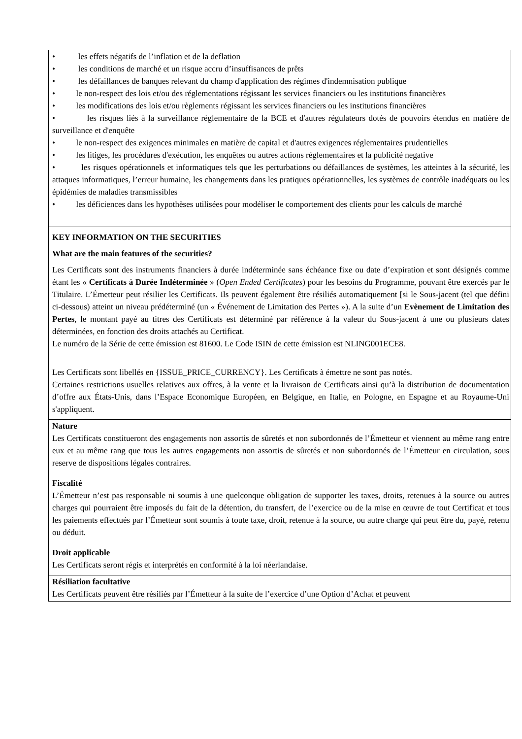| • les effets négatifs de l’inflation et de la deflation • les conditions de marché et un risque accru d’insuffisances de prêts • les défaillances de banques relevant du champ d'application des régimes d'indemnisation publique • le non-respect des lois et/ou des réglementations régissant les services financiers ou les institutions financières • les modifications des lois et/ou règlements régissant les services financiers ou les institutions financières • les risques liés à la surveillance réglementaire de la BCE et d'autres régulateurs dotés de pouvoirs étendus en matière de surveillance et d'enquête • le non-respect des exigences minimales en matière de capital et d'autres exigences réglementaires prudentielles • les litiges, les procédures d'exécution, les enquêtes ou autres actions réglementaires et la publicité negative • les risques opérationnels et informatiques tels que les perturbations ou défaillances de systèmes, les atteintes à la sécurité, les attaques informatiques, l’erreur humaine, les changements dans les pratiques opérationnelles, les systèmes de contrôle inadéquats ou les épidémies de maladies transmissibles • les déficiences dans les hypothèses utilisées pour modéliser le comportement des clients pour les calculs de marché |
| KEY INFORMATION ON THE SECURITIES What are the main features of the securities? Les Certificats sont des instruments financiers à durée indéterminée sans échéance fixe ou date d’expiration et sont désignés comme étant les « Certificats à Durée Indéterminée » ( Open Ended Certificates ) pour les besoins du Programme, pouvant être exercés par le Titulaire. L’Émetteur peut résilier les Certificats. Ils peuvent également être résiliés automatiquement [si le Sous-jacent (tel que défini ci-dessous) atteint un niveau prédéterminé (un « Événement de Limitation des Pertes »). A la suite d’un Evènement de Limitation des Pertes , le montant payé au titres des Certificats est déterminé par référence à la valeur du Sous-jacent à une ou plusieurs dates déterminées, en fonction des droits attachés au Certificat. Le numéro de la Série de cette émission est 81600. Le Code ISIN de cette émission est NLING001ECE8. Les Certificats sont libellés en {ISSUE_PRICE_CURRENCY}. Les Certificats à émettre ne sont pas notés. Certaines restrictions usuelles relatives aux offres, à la vente et la livraison de Certificats ainsi qu’à la distribution de documentation d’offre aux États-Unis, dans l’Espace Economique Européen, en Belgique, en Italie, en Pologne, en Espagne et au Royaume-Uni s'appliquent. |
| Nature Les Certificats constitueront des engagements non assortis de sûretés et non subordonnés de l’Émetteur et viennent au même rang entre eux et au même rang que tous les autres engagements non assortis de sûretés et non subordonnés de l’Émetteur en circulation, sous reserve de dispositions légales contraires. Fiscalité L’Émetteur n’est pas responsable ni soumis à une quelconque obligation de supporter les taxes, droits, retenues à la source ou autres charges qui pourraient être imposés du fait de la détention, du transfert, de l’exercice ou de la mise en œuvre de tout Certificat et tous les paiements effectués par l’Émetteur sont soumis à toute taxe, droit, retenue à la source, ou autre charge qui peut être du, payé, retenu ou déduit. Droit applicable Les Certificats seront régis et interprétés en conformité à la loi néerlandaise. |
| Résiliation facultative Les Certificats peuvent être résiliés par l’Émetteur à la suite de l’exercice d’une Option d’Achat et peuvent |